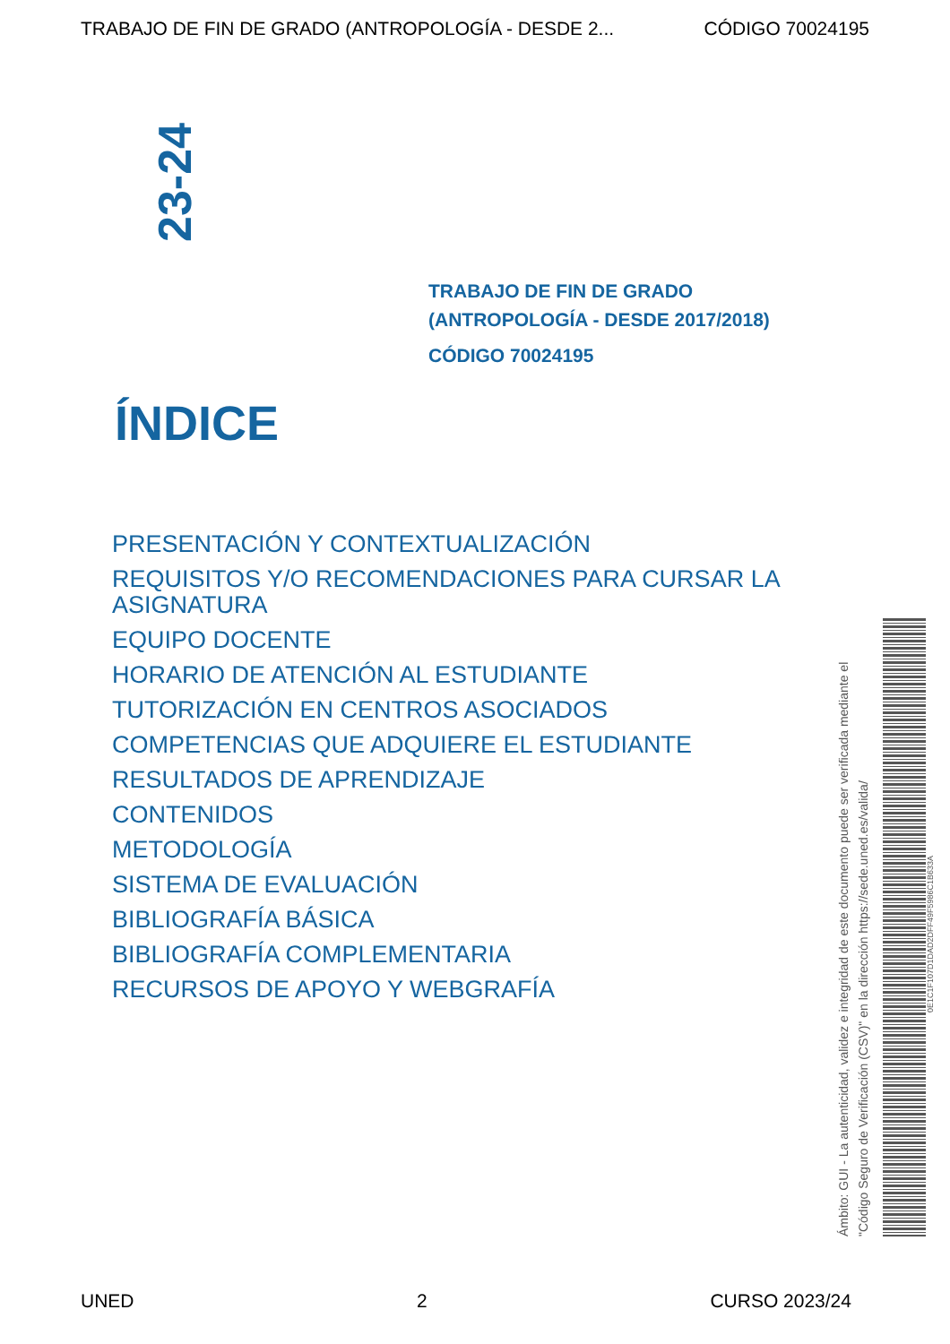TRABAJO DE FIN DE GRADO (ANTROPOLOGÍA - DESDE 2... CÓDIGO 70024195
23-24
TRABAJO DE FIN DE GRADO
(ANTROPOLOGÍA - DESDE 2017/2018)
CÓDIGO 70024195
ÍNDICE
PRESENTACIÓN Y CONTEXTUALIZACIÓN
REQUISITOS Y/O RECOMENDACIONES PARA CURSAR LA ASIGNATURA
EQUIPO DOCENTE
HORARIO DE ATENCIÓN AL ESTUDIANTE
TUTORIZACIÓN EN CENTROS ASOCIADOS
COMPETENCIAS QUE ADQUIERE EL ESTUDIANTE
RESULTADOS DE APRENDIZAJE
CONTENIDOS
METODOLOGÍA
SISTEMA DE EVALUACIÓN
BIBLIOGRAFÍA BÁSICA
BIBLIOGRAFÍA COMPLEMENTARIA
RECURSOS DE APOYO Y WEBGRAFÍA
Ámbito: GUI - La autenticidad, validez e integridad de este documento puede ser verificada mediante el "Código Seguro de Verificación (CSV)" en la dirección https://sede.uned.es/valida/
0E1C1F107D1DAD2DFF49F5986C1B633A
UNED 2 CURSO 2023/24